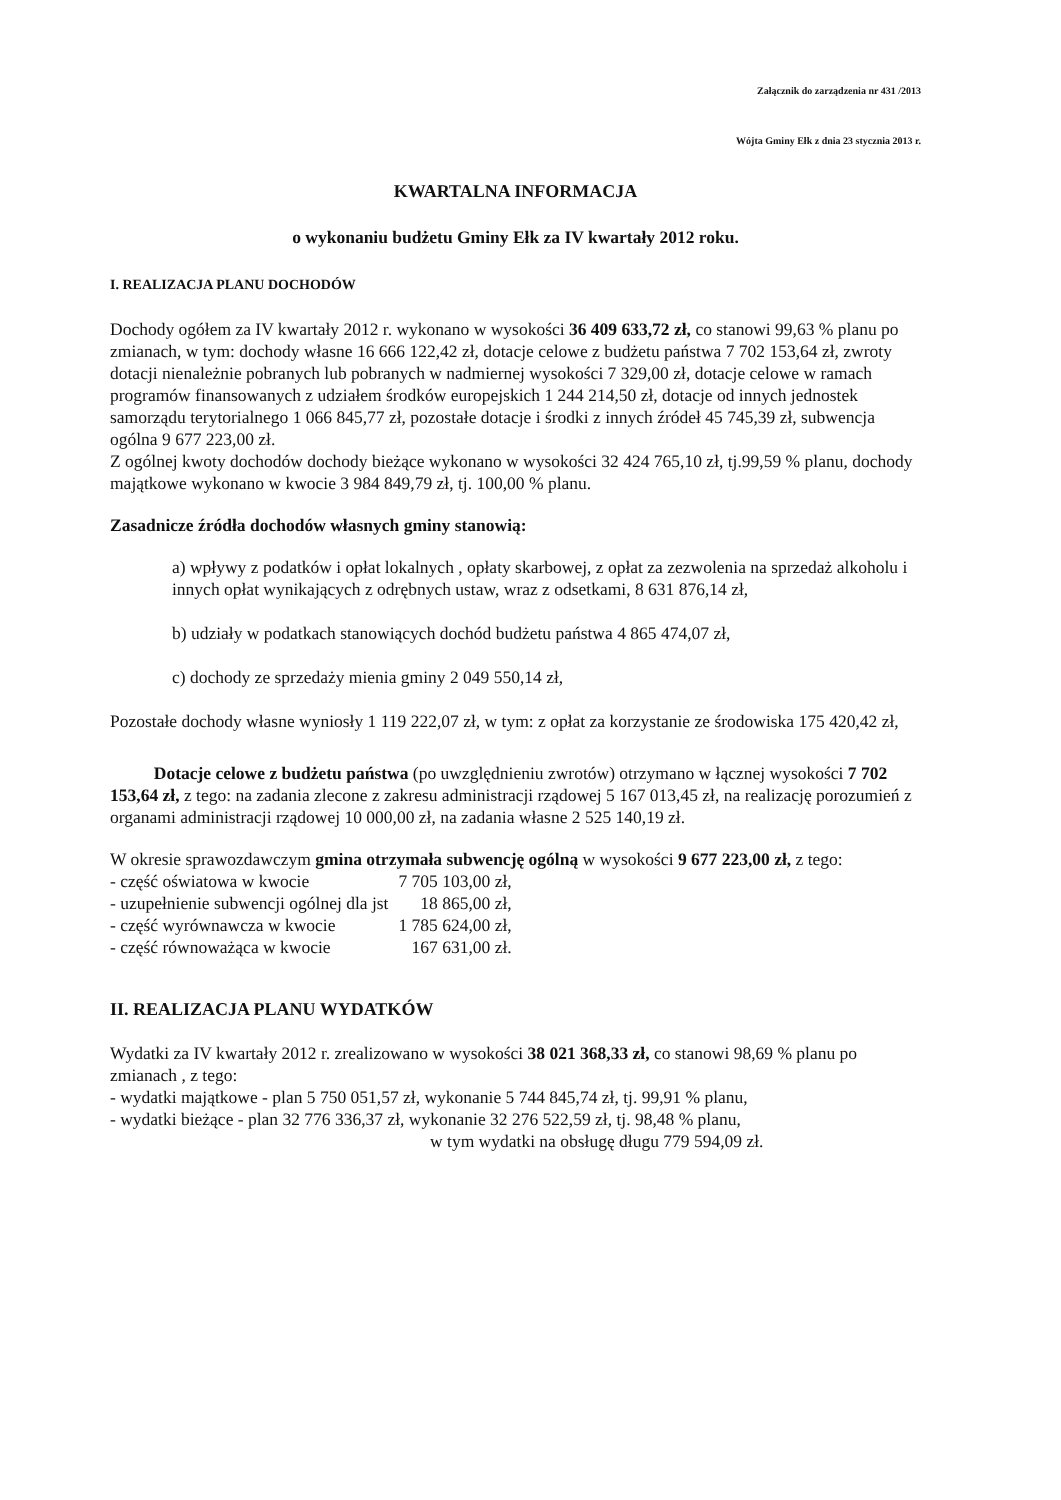Załącznik do zarządzenia nr 431 /2013
Wójta Gminy Ełk z dnia 23 stycznia 2013 r.
KWARTALNA INFORMACJA
o wykonaniu budżetu Gminy Ełk za IV kwartały 2012 roku.
I. REALIZACJA PLANU DOCHODÓW
Dochody ogółem za IV kwartały 2012 r. wykonano w wysokości 36 409 633,72 zł, co stanowi 99,63 % planu po zmianach, w tym: dochody własne 16 666 122,42 zł, dotacje celowe z budżetu państwa 7 702 153,64 zł, zwroty dotacji nienależnie pobranych lub pobranych w nadmiernej wysokości 7 329,00 zł, dotacje celowe w ramach programów finansowanych z udziałem środków europejskich 1 244 214,50 zł, dotacje od innych jednostek samorządu terytorialnego 1 066 845,77 zł, pozostałe dotacje i środki z innych źródeł 45 745,39 zł, subwencja ogólna 9 677 223,00 zł.
Z ogólnej kwoty dochodów dochody bieżące wykonano w wysokości 32 424 765,10 zł, tj.99,59 % planu, dochody majątkowe wykonano w kwocie 3 984 849,79 zł, tj. 100,00 % planu.
Zasadnicze źródła dochodów własnych gminy stanowią:
a) wpływy z podatków i opłat lokalnych , opłaty skarbowej, z opłat za zezwolenia na sprzedaż alkoholu i innych opłat wynikających z odrębnych ustaw, wraz z odsetkami, 8 631 876,14 zł,
b) udziały w podatkach stanowiących dochód budżetu państwa 4 865 474,07 zł,
c) dochody ze sprzedaży mienia gminy 2 049 550,14 zł,
Pozostałe dochody własne wyniosły 1 119 222,07 zł, w tym: z opłat za korzystanie ze środowiska 175 420,42 zł,
Dotacje celowe z budżetu państwa (po uwzględnieniu zwrotów) otrzymano w łącznej wysokości 7 702 153,64 zł, z tego: na zadania zlecone z zakresu administracji rządowej 5 167 013,45 zł, na realizację porozumień z organami administracji rządowej 10 000,00 zł, na zadania własne 2 525 140,19 zł.
W okresie sprawozdawczym gmina otrzymała subwencję ogólną w wysokości 9 677 223,00 zł, z tego:
| - część oświatowa w kwocie | 7 705 103,00 zł, |
| - uzupełnienie subwencji ogólnej dla jst | 18 865,00 zł, |
| - część wyrównawcza w kwocie | 1 785 624,00 zł, |
| - część równoważąca w kwocie | 167 631,00 zł. |
II. REALIZACJA PLANU WYDATKÓW
Wydatki za IV kwartały 2012 r. zrealizowano w wysokości 38 021 368,33 zł, co stanowi 98,69 % planu po zmianach , z tego:
- wydatki majątkowe - plan 5 750 051,57 zł, wykonanie 5 744 845,74 zł, tj. 99,91 % planu,
- wydatki bieżące - plan 32 776 336,37 zł, wykonanie 32 276 522,59 zł, tj. 98,48 % planu,
w tym wydatki na obsługę długu 779 594,09 zł.